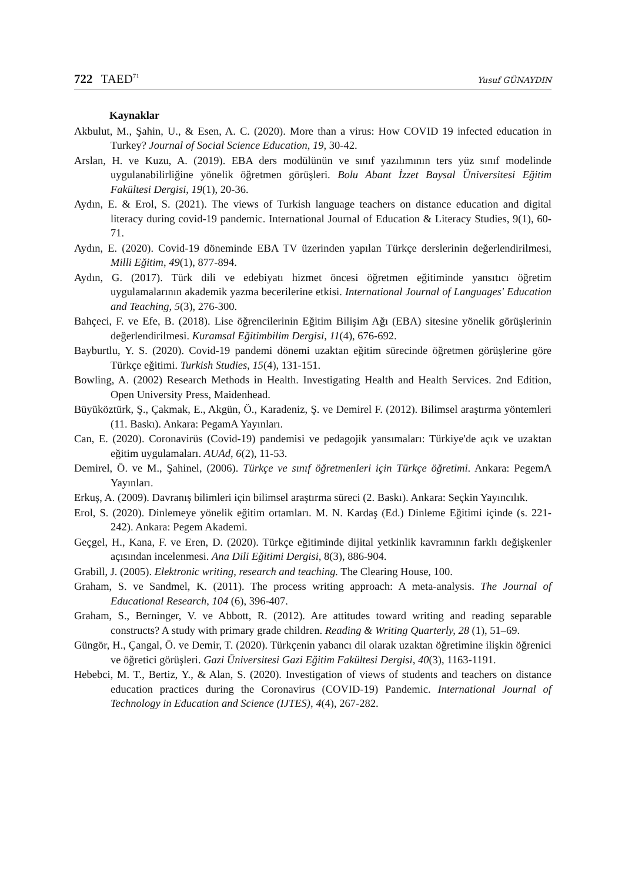722 TAED<sup>71</sup> Yusuf GÜNAYDIN
Kaynaklar
Akbulut, M., Şahin, U., & Esen, A. C. (2020). More than a virus: How COVID 19 infected education in Turkey? Journal of Social Science Education, 19, 30-42.
Arslan, H. ve Kuzu, A. (2019). EBA ders modülünün ve sınıf yazılımının ters yüz sınıf modelinde uygulanabilirliğine yönelik öğretmen görüşleri. Bolu Abant İzzet Baysal Üniversitesi Eğitim Fakültesi Dergisi, 19(1), 20-36.
Aydın, E. & Erol, S. (2021). The views of Turkish language teachers on distance education and digital literacy during covid-19 pandemic. International Journal of Education & Literacy Studies, 9(1), 60-71.
Aydın, E. (2020). Covid-19 döneminde EBA TV üzerinden yapılan Türkçe derslerinin değerlendirilmesi, Milli Eğitim, 49(1), 877-894.
Aydın, G. (2017). Türk dili ve edebiyatı hizmet öncesi öğretmen eğitiminde yansıtıcı öğretim uygulamalarının akademik yazma becerilerine etkisi. International Journal of Languages' Education and Teaching, 5(3), 276-300.
Bahçeci, F. ve Efe, B. (2018). Lise öğrencilerinin Eğitim Bilişim Ağı (EBA) sitesine yönelik görüşlerinin değerlendirilmesi. Kuramsal Eğitimbilim Dergisi, 11(4), 676-692.
Bayburtlu, Y. S. (2020). Covid-19 pandemi dönemi uzaktan eğitim sürecinde öğretmen görüşlerine göre Türkçe eğitimi. Turkish Studies, 15(4), 131-151.
Bowling, A. (2002) Research Methods in Health. Investigating Health and Health Services. 2nd Edition, Open University Press, Maidenhead.
Büyüköztürk, Ş., Çakmak, E., Akgün, Ö., Karadeniz, Ş. ve Demirel F. (2012). Bilimsel araştırma yöntemleri (11. Baskı). Ankara: PegamA Yayınları.
Can, E. (2020). Coronavirüs (Covid-19) pandemisi ve pedagojik yansımaları: Türkiye'de açık ve uzaktan eğitim uygulamaları. AUAd, 6(2), 11-53.
Demirel, Ö. ve M., Şahinel, (2006). Türkçe ve sınıf öğretmenleri için Türkçe öğretimi. Ankara: PegemA Yayınları.
Erkuş, A. (2009). Davranış bilimleri için bilimsel araştırma süreci (2. Baskı). Ankara: Seçkin Yayıncılık.
Erol, S. (2020). Dinlemeye yönelik eğitim ortamları. M. N. Kardaş (Ed.) Dinleme Eğitimi içinde (s. 221-242). Ankara: Pegem Akademi.
Geçgel, H., Kana, F. ve Eren, D. (2020). Türkçe eğitiminde dijital yetkinlik kavramının farklı değişkenler açısından incelenmesi. Ana Dili Eğitimi Dergisi, 8(3), 886-904.
Grabill, J. (2005). Elektronic writing, research and teaching. The Clearing House, 100.
Graham, S. ve Sandmel, K. (2011). The process writing approach: A meta-analysis. The Journal of Educational Research, 104 (6), 396-407.
Graham, S., Berninger, V. ve Abbott, R. (2012). Are attitudes toward writing and reading separable constructs? A study with primary grade children. Reading & Writing Quarterly, 28 (1), 51–69.
Güngör, H., Çangal, Ö. ve Demir, T. (2020). Türkçenin yabancı dil olarak uzaktan öğretimine ilişkin öğrenici ve öğretici görüşleri. Gazi Üniversitesi Gazi Eğitim Fakültesi Dergisi, 40(3), 1163-1191.
Hebebci, M. T., Bertiz, Y., & Alan, S. (2020). Investigation of views of students and teachers on distance education practices during the Coronavirus (COVID-19) Pandemic. International Journal of Technology in Education and Science (IJTES), 4(4), 267-282.